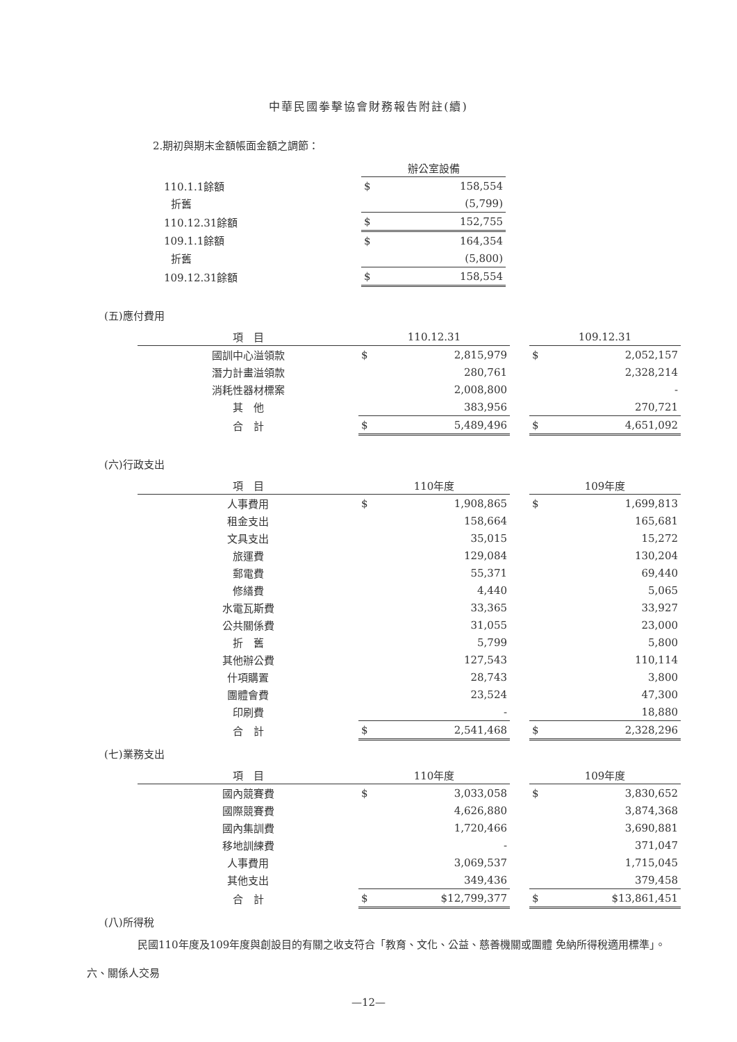中華民國拳擊協會財務報告附註(續)
2.期初與期末金額帳面金額之調節：
| | 辦公室設備 | |
| 110.1.1餘額 | $ | 158,554 |
| 折舊 | | (5,799) |
| 110.12.31餘額 | $ | 152,755 |
| 109.1.1餘額 | $ | 164,354 |
| 折舊 | | (5,800) |
| 109.12.31餘額 | $ | 158,554 |
(五)應付費用
| 項 目 | 110.12.31 | | | 109.12.31 | |
| 國訓中心溢領款 | $ | 2,815,979 | | $ | 2,052,157 |
| 潛力計畫溢領款 | | 280,761 | | | 2,328,214 |
| 消耗性器材標案 | | 2,008,800 | | | - |
| 其 他 | | 383,956 | | | 270,721 |
| 合 計 | $ | 5,489,496 | | $ | 4,651,092 |
(六)行政支出
| 項 目 | 110年度 | | | 109年度 | |
| 人事費用 | $ | 1,908,865 | | $ | 1,699,813 |
| 租金支出 | | 158,664 | | | 165,681 |
| 文具支出 | | 35,015 | | | 15,272 |
| 旅運費 | | 129,084 | | | 130,204 |
| 郵電費 | | 55,371 | | | 69,440 |
| 修繕費 | | 4,440 | | | 5,065 |
| 水電瓦斯費 | | 33,365 | | | 33,927 |
| 公共關係費 | | 31,055 | | | 23,000 |
| 折 舊 | | 5,799 | | | 5,800 |
| 其他辦公費 | | 127,543 | | | 110,114 |
| 什項購置 | | 28,743 | | | 3,800 |
| 團體會費 | | 23,524 | | | 47,300 |
| 印刷費 | | - | | | 18,880 |
| 合 計 | $ | 2,541,468 | | $ | 2,328,296 |
(七)業務支出
| 項 目 | 110年度 | | | 109年度 | |
| 國內競賽費 | $ | 3,033,058 | | $ | 3,830,652 |
| 國際競賽費 | | 4,626,880 | | | 3,874,368 |
| 國內集訓費 | | 1,720,466 | | | 3,690,881 |
| 移地訓練費 | | - | | | 371,047 |
| 人事費用 | | 3,069,537 | | | 1,715,045 |
| 其他支出 | | 349,436 | | | 379,458 |
| 合 計 | $ | $12,799,377 | | $ | $13,861,451 |
(八)所得稅
民國110年度及109年度與創設目的有關之收支符合「教育、文化、公益、慈善機關或團體 免納所得稅適用標準」。
六、關係人交易
—12—